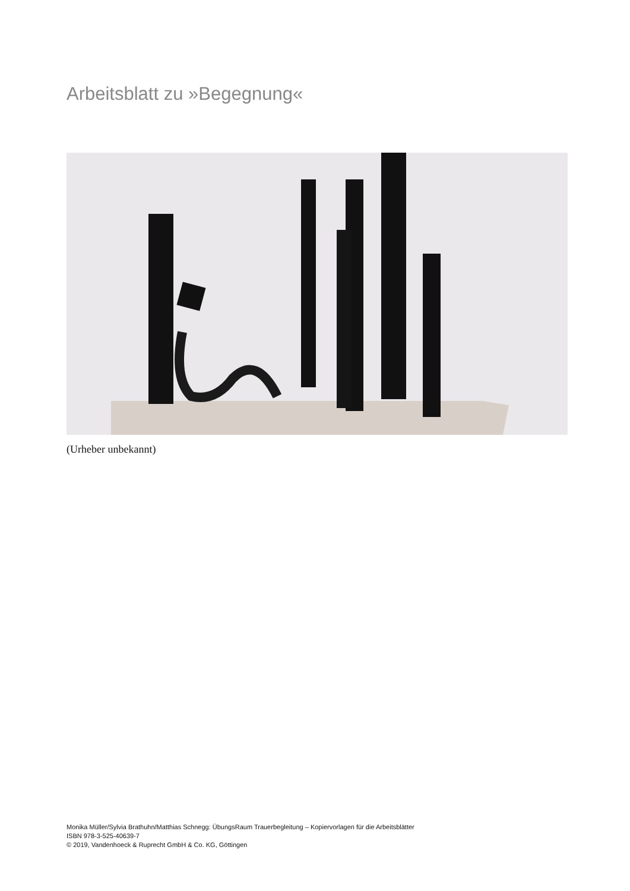Arbeitsblatt zu »Begegnung«
(Urheber unbekannt)
Monika Müller/Sylvia Brathuhn/Matthias Schnegg: ÜbungsRaum Trauerbegleitung – Kopiervorlagen für die Arbeitsblätter
ISBN 978-3-525-40639-7
© 2019, Vandenhoeck & Ruprecht GmbH & Co. KG, Göttingen